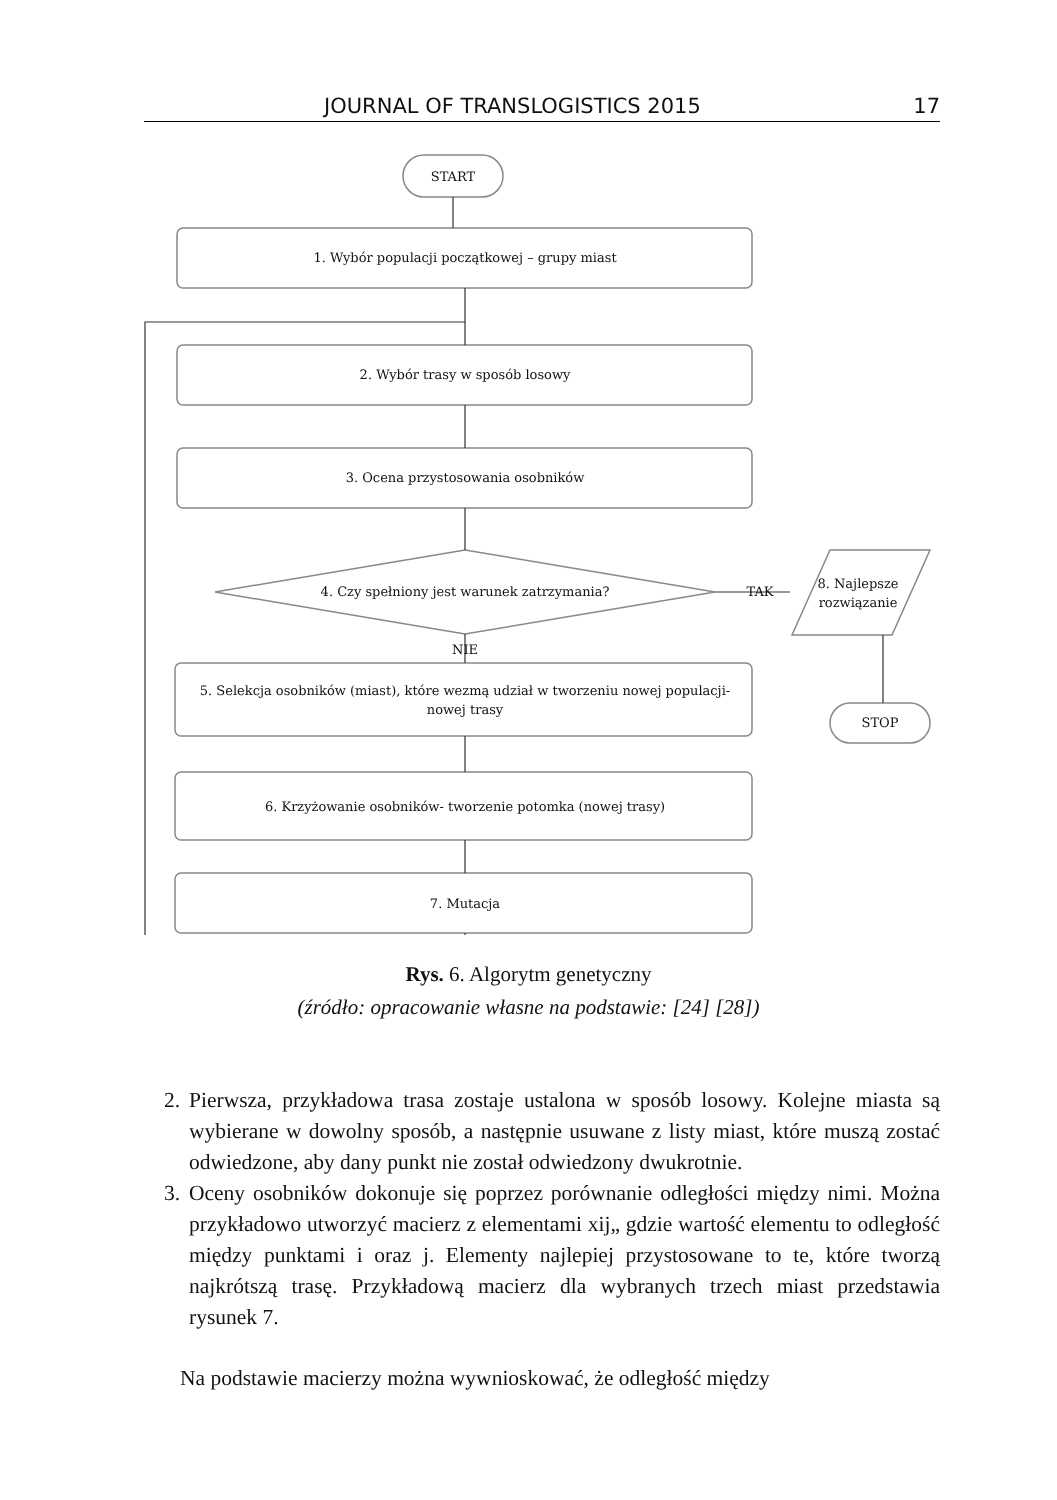JOURNAL OF TRANSLOGISTICS 2015 17
START
1. Wybór populacji początkowej – grupy miast
2. Wybór trasy w sposób losowy
3. Ocena przystosowania osobników
4. Czy spełniony jest warunek zatrzymania?
TAK
8. Najlepsze
rozwiązanie
NIE
5. Selekcja osobników (miast), które wezmą udział w tworzeniu nowej populacji-
nowej trasy
STOP
6. Krzyżowanie osobników- tworzenie potomka (nowej trasy)
7. Mutacja
Rys. 6. Algorytm genetyczny
(źródło: opracowanie własne na podstawie: [24] [28])
2. Pierwsza, przykładowa trasa zostaje ustalona w sposób losowy. Kolejne miasta są wybierane w dowolny sposób, a następnie usuwane z listy miast, które muszą zostać odwiedzone, aby dany punkt nie został odwiedzony dwukrotnie.
3. Oceny osobników dokonuje się poprzez porównanie odległości między nimi. Można przykładowo utworzyć macierz z elementami xij„ gdzie wartość elementu to odległość między punktami i oraz j. Elementy najlepiej przystosowane to te, które tworzą najkrótszą trasę. Przykładową macierz dla wybranych trzech miast przedstawia rysunek 7.
Na podstawie macierzy można wywnioskować, że odległość między